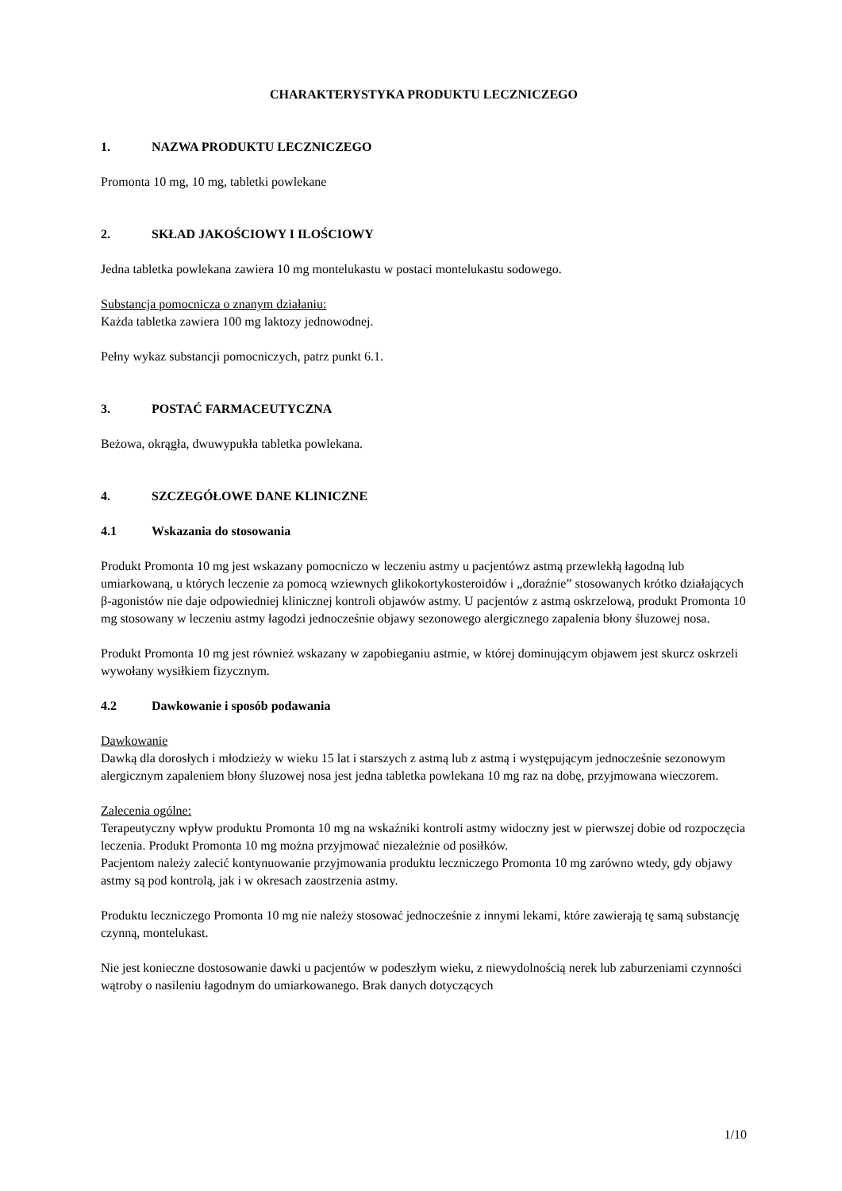CHARAKTERYSTYKA PRODUKTU LECZNICZEGO
1. NAZWA PRODUKTU LECZNICZEGO
Promonta 10 mg, 10 mg, tabletki powlekane
2. SKŁAD JAKOŚCIOWY I ILOŚCIOWY
Jedna tabletka powlekana zawiera 10 mg montelukastu w postaci montelukastu sodowego.
Substancja pomocnicza o znanym działaniu:
Każda tabletka zawiera 100 mg laktozy jednowodnej.
Pełny wykaz substancji pomocniczych, patrz punkt 6.1.
3. POSTAĆ FARMACEUTYCZNA
Beżowa, okrągła, dwuwypukła tabletka powlekana.
4. SZCZEGÓŁOWE DANE KLINICZNE
4.1 Wskazania do stosowania
Produkt Promonta 10 mg jest wskazany pomocniczo w leczeniu astmy u pacjentówz astmą przewlekłą łagodną lub umiarkowaną, u których leczenie za pomocą wziewnych glikokortykosteroidów i „doraźnie” stosowanych krótko działających β-agonistów nie daje odpowiedniej klinicznej kontroli objawów astmy. U pacjentów z astmą oskrzelową, produkt Promonta 10 mg stosowany w leczeniu astmy łagodzi jednocześnie objawy sezonowego alergicznego zapalenia błony śluzowej nosa.
Produkt Promonta 10 mg jest również wskazany w zapobieganiu astmie, w której dominującym objawem jest skurcz oskrzeli wywołany wysiłkiem fizycznym.
4.2 Dawkowanie i sposób podawania
Dawkowanie
Dawką dla dorosłych i młodzieży w wieku 15 lat i starszych z astmą lub z astmą i występującym jednocześnie sezonowym alergicznym zapaleniem błony śluzowej nosa jest jedna tabletka powlekana 10 mg raz na dobę, przyjmowana wieczorem.
Zalecenia ogólne:
Terapeutyczny wpływ produktu Promonta 10 mg na wskaźniki kontroli astmy widoczny jest w pierwszej dobie od rozpoczęcia leczenia. Produkt Promonta 10 mg można przyjmować niezależnie od posiłków.
Pacjentom należy zalecić kontynuowanie przyjmowania produktu leczniczego Promonta 10 mg zarówno wtedy, gdy objawy astmy są pod kontrolą, jak i w okresach zaostrzenia astmy.
Produktu leczniczego Promonta 10 mg nie należy stosować jednocześnie z innymi lekami, które zawierają tę samą substancję czynną, montelukast.
Nie jest konieczne dostosowanie dawki u pacjentów w podeszłym wieku, z niewydolnością nerek lub zaburzeniami czynności wątroby o nasileniu łagodnym do umiarkowanego. Brak danych dotyczących
1/10